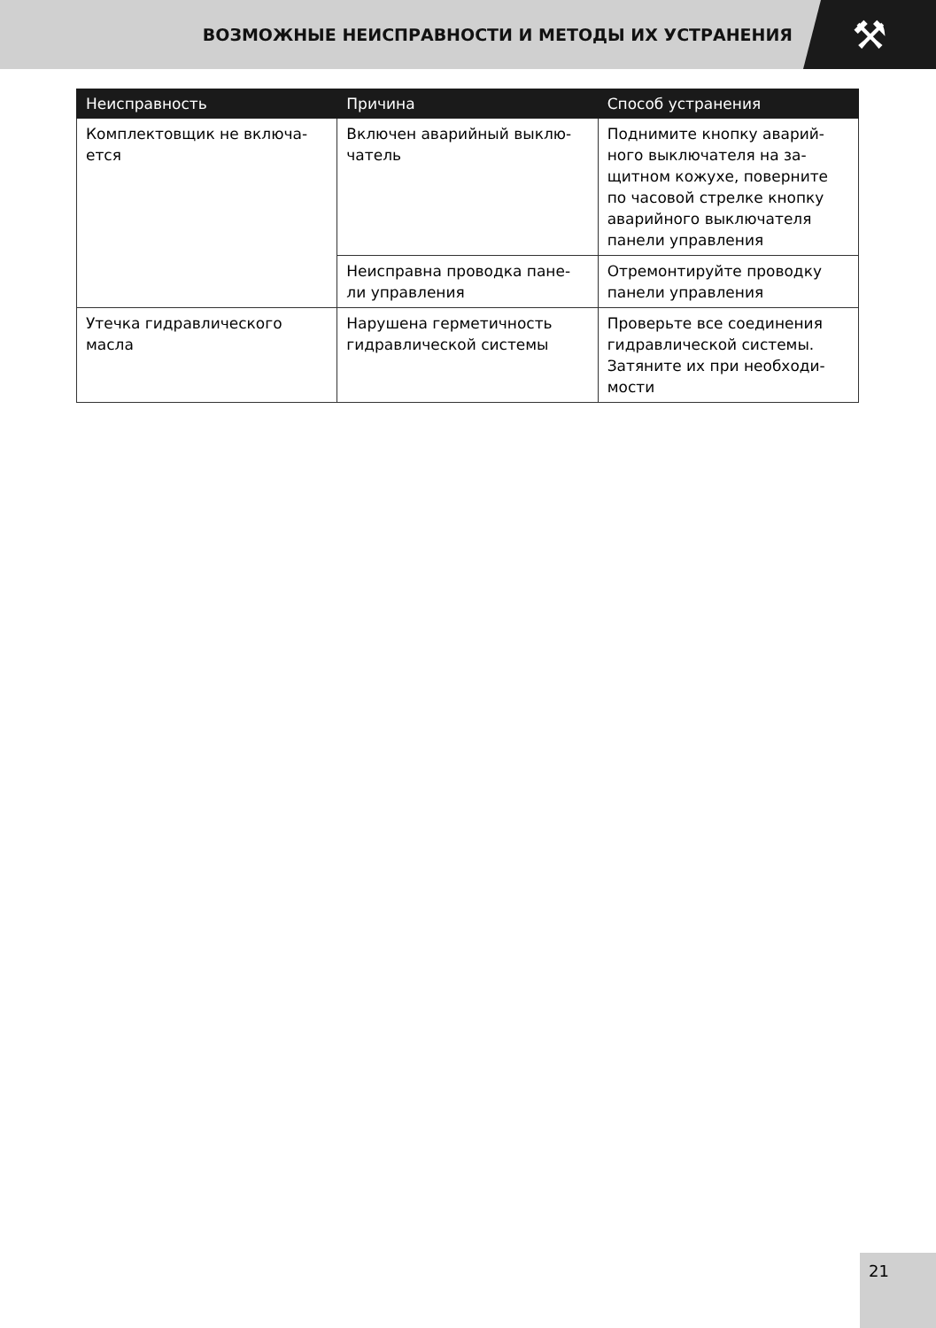ВОЗМОЖНЫЕ НЕИСПРАВНОСТИ И МЕТОДЫ ИХ УСТРАНЕНИЯ
⚒
| Неисправность | Причина | Способ устранения |
| --- | --- | --- |
| Комплектовщик не включа-ется | Включен аварийный выклю-чатель | Поднимите кнопку аварий-ного выключателя на за-щитном кожухе, поверните по часовой стрелке кнопку аварийного выключателя панели управления |
| | Неисправна проводка пане-ли управления | Отремонтируйте проводку панели управления |
| Утечка гидравлического масла | Нарушена герметичность гидравлической системы | Проверьте все соединения гидравлической системы. Затяните их при необходи-мости |
21